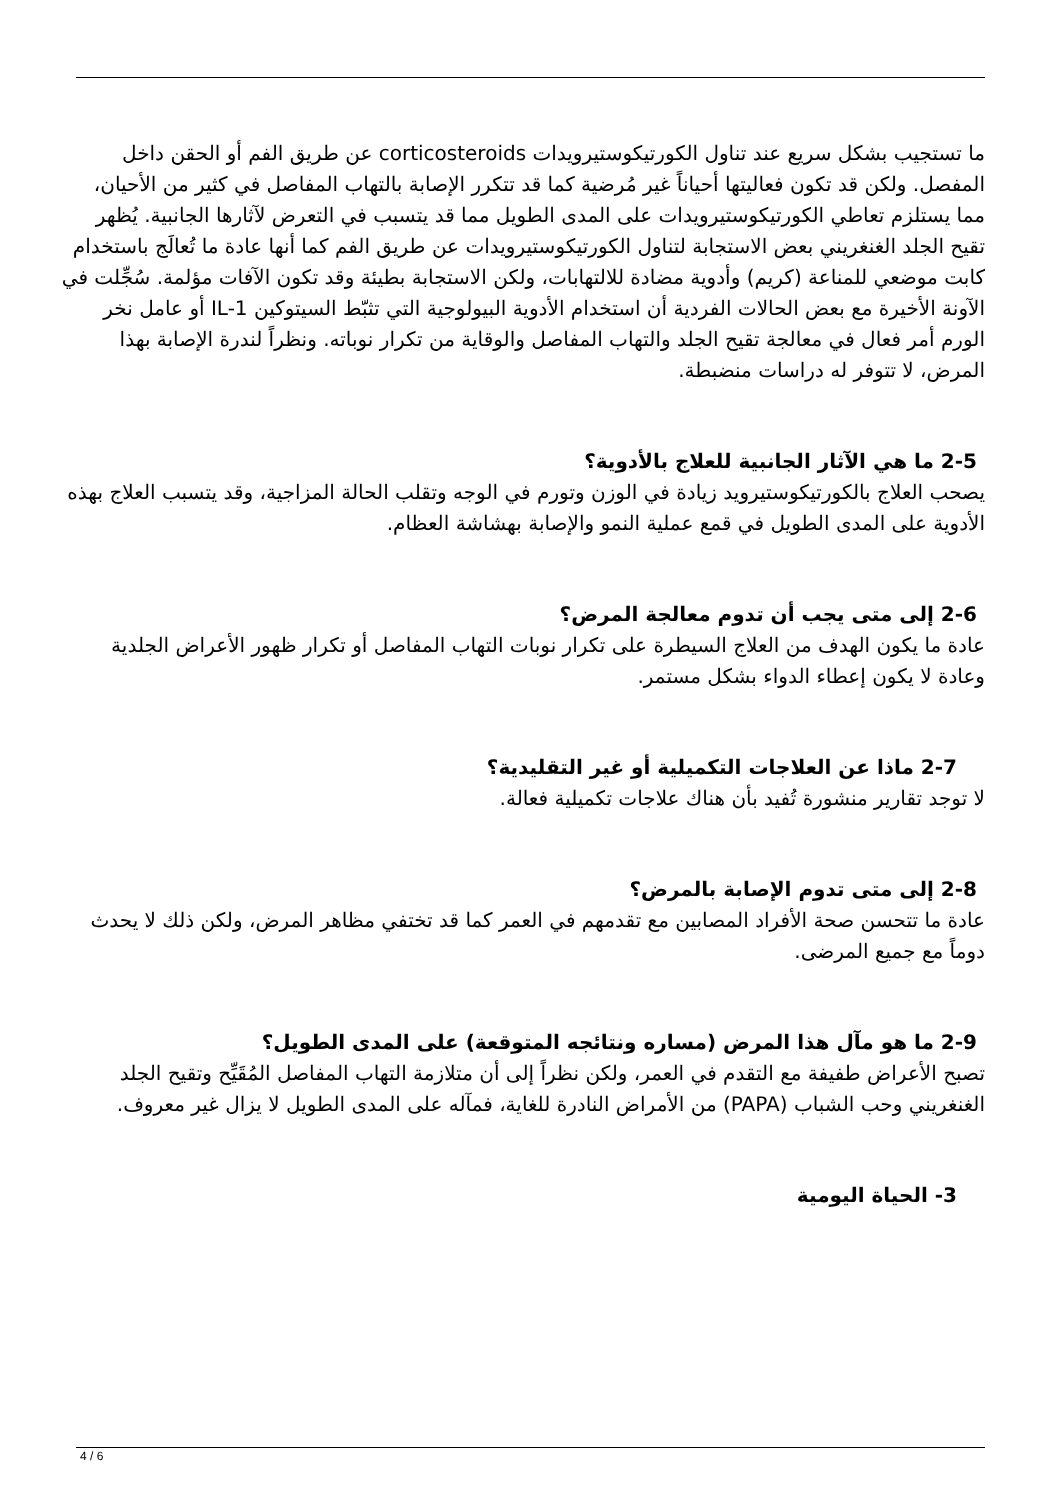ما تستجيب بشكل سريع عند تناول الكورتيكوستيرويدات corticosteroids عن طريق الفم أو الحقن داخل المفصل. ولكن قد تكون فعاليتها أحياناً غير مُرضية كما قد تتكرر الإصابة بالتهاب المفاصل في كثير من الأحيان، مما يستلزم تعاطي الكورتيكوستيرويدات على المدى الطويل مما قد يتسبب في التعرض لآثارها الجانبية. يُظهر تقيح الجلد الغنغريني بعض الاستجابة لتناول الكورتيكوستيرويدات عن طريق الفم كما أنها عادة ما تُعالَج باستخدام كابت موضعي للمناعة (كريم) وأدوية مضادة للالتهابات، ولكن الاستجابة بطيئة وقد تكون الآفات مؤلمة. سُجِّلت في الآونة الأخيرة مع بعض الحالات الفردية أن استخدام الأدوية البيولوجية التي تثبّط السيتوكين IL-1 أو عامل نخر الورم أمر فعال في معالجة تقيح الجلد والتهاب المفاصل والوقاية من تكرار نوباته. ونظراً لندرة الإصابة بهذا المرض، لا تتوفر له دراسات منضبطة.
2-5 ما هي الآثار الجانبية للعلاج بالأدوية؟
يصحب العلاج بالكورتيكوستيرويد زيادة في الوزن وتورم في الوجه وتقلب الحالة المزاجية، وقد يتسبب العلاج بهذه الأدوية على المدى الطويل في قمع عملية النمو والإصابة بهشاشة العظام.
2-6 إلى متى يجب أن تدوم معالجة المرض؟
عادة ما يكون الهدف من العلاج السيطرة على تكرار نوبات التهاب المفاصل أو تكرار ظهور الأعراض الجلدية وعادة لا يكون إعطاء الدواء بشكل مستمر.
2-7 ماذا عن العلاجات التكميلية أو غير التقليدية؟
لا توجد تقارير منشورة تُفيد بأن هناك علاجات تكميلية فعالة.
2-8 إلى متى تدوم الإصابة بالمرض؟
عادة ما تتحسن صحة الأفراد المصابين مع تقدمهم في العمر كما قد تختفي مظاهر المرض، ولكن ذلك لا يحدث دوماً مع جميع المرضى.
2-9 ما هو مآل هذا المرض (مساره ونتائجه المتوقعة) على المدى الطويل؟
تصبح الأعراض طفيفة مع التقدم في العمر، ولكن نظراً إلى أن متلازمة التهاب المفاصل المُقَيِّح وتقيح الجلد الغنغريني وحب الشباب (PAPA) من الأمراض النادرة للغاية، فمآله على المدى الطويل لا يزال غير معروف.
3- الحياة اليومية
4 / 6